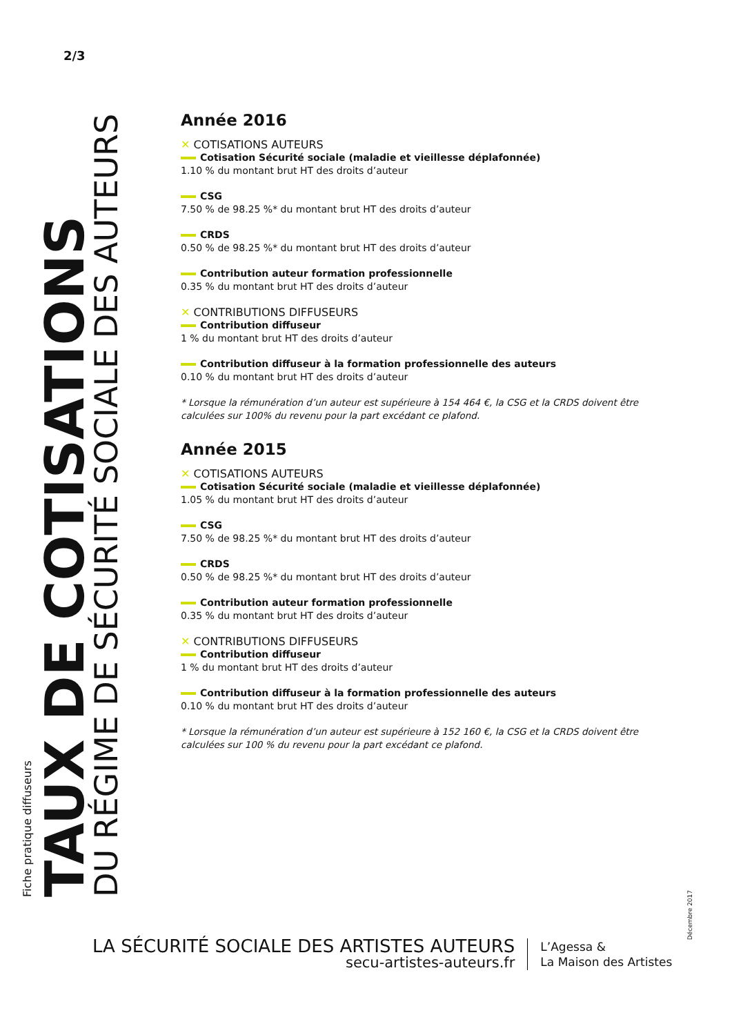2/3
Fiche pratique diffuseurs
TAUX DE COTISATIONS
DU RÉGIME DE SÉCURITÉ SOCIALE DES AUTEURS
Année 2016
✕ COTISATIONS AUTEURS
Cotisation Sécurité sociale (maladie et vieillesse déplafonnée)
1.10 % du montant brut HT des droits d’auteur
CSG
7.50 % de 98.25 %* du montant brut HT des droits d’auteur
CRDS
0.50 % de 98.25 %* du montant brut HT des droits d’auteur
Contribution auteur formation professionnelle
0.35 % du montant brut HT des droits d’auteur
✕ CONTRIBUTIONS DIFFUSEURS
Contribution diffuseur
1 % du montant brut HT des droits d’auteur
Contribution diffuseur à la formation professionnelle des auteurs
0.10 % du montant brut HT des droits d’auteur
* Lorsque la rémunération d’un auteur est supérieure à 154 464 €, la CSG et la CRDS doivent être calculées sur 100% du revenu pour la part excédant ce plafond.
Année 2015
✕ COTISATIONS AUTEURS
Cotisation Sécurité sociale (maladie et vieillesse déplafonnée)
1.05 % du montant brut HT des droits d’auteur
CSG
7.50 % de 98.25 %* du montant brut HT des droits d’auteur
CRDS
0.50 % de 98.25 %* du montant brut HT des droits d’auteur
Contribution auteur formation professionnelle
0.35 % du montant brut HT des droits d’auteur
✕ CONTRIBUTIONS DIFFUSEURS
Contribution diffuseur
1 % du montant brut HT des droits d’auteur
Contribution diffuseur à la formation professionnelle des auteurs
0.10 % du montant brut HT des droits d’auteur
* Lorsque la rémunération d’un auteur est supérieure à 152 160 €, la CSG et la CRDS doivent être calculées sur 100 % du revenu pour la part excédant ce plafond.
Décembre 2017
LA SÉCURITÉ SOCIALE DES ARTISTES AUTEURS
secu-artistes-auteurs.fr
L’Agessa &
La Maison des Artistes